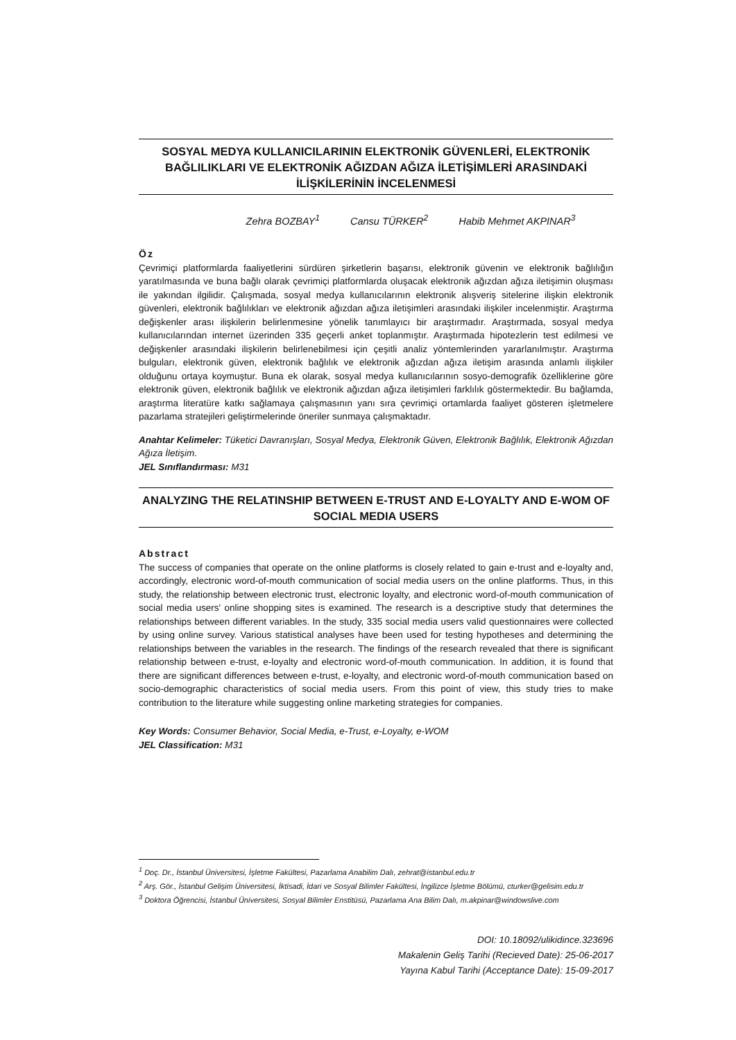SOSYAL MEDYA KULLANICILARININ ELEKTRONİK GÜVENLERİ, ELEKTRONİK BAĞLILIKLARI VE ELEKTRONİK AĞIZDAN AĞIZA İLETİŞİMLERİ ARASINDAKİ İLİŞKİLERİNİN İNCELENMESİ
Zehra BOZBAY<sup>1</sup> Cansu TÜRKER<sup>2</sup> Habib Mehmet AKPINAR<sup>3</sup>
Öz
Çevrimiçi platformlarda faaliyetlerini sürdüren şirketlerin başarısı, elektronik güvenin ve elektronik bağlılığın yaratılmasında ve buna bağlı olarak çevrimiçi platformlarda oluşacak elektronik ağızdan ağıza iletişimin oluşması ile yakından ilgilidir. Çalışmada, sosyal medya kullanıcılarının elektronik alışveriş sitelerine ilişkin elektronik güvenleri, elektronik bağlılıkları ve elektronik ağızdan ağıza iletişimleri arasındaki ilişkiler incelenmiştir. Araştırma değişkenler arası ilişkilerin belirlenmesine yönelik tanımlayıcı bir araştırmadır. Araştırmada, sosyal medya kullanıcılarından internet üzerinden 335 geçerli anket toplanmıştır. Araştırmada hipotezlerin test edilmesi ve değişkenler arasındaki ilişkilerin belirlenebilmesi için çeşitli analiz yöntemlerinden yararlanılmıştır. Araştırma bulguları, elektronik güven, elektronik bağlılık ve elektronik ağızdan ağıza iletişim arasında anlamlı ilişkiler olduğunu ortaya koymuştur. Buna ek olarak, sosyal medya kullanıcılarının sosyo-demografik özelliklerine göre elektronik güven, elektronik bağlılık ve elektronik ağızdan ağıza iletişimleri farklılık göstermektedir. Bu bağlamda, araştırma literatüre katkı sağlamaya çalışmasının yanı sıra çevrimiçi ortamlarda faaliyet gösteren işletmelere pazarlama stratejileri geliştirmelerinde öneriler sunmaya çalışmaktadır.
Anahtar Kelimeler: Tüketici Davranışları, Sosyal Medya, Elektronik Güven, Elektronik Bağlılık, Elektronik Ağızdan Ağıza İletişim.
JEL Sınıflandırması: M31
ANALYZING THE RELATINSHIP BETWEEN E-TRUST AND E-LOYALTY AND E-WOM OF SOCIAL MEDIA USERS
Abstract
The success of companies that operate on the online platforms is closely related to gain e-trust and e-loyalty and, accordingly, electronic word-of-mouth communication of social media users on the online platforms. Thus, in this study, the relationship between electronic trust, electronic loyalty, and electronic word-of-mouth communication of social media users' online shopping sites is examined. The research is a descriptive study that determines the relationships between different variables. In the study, 335 social media users valid questionnaires were collected by using online survey. Various statistical analyses have been used for testing hypotheses and determining the relationships between the variables in the research. The findings of the research revealed that there is significant relationship between e-trust, e-loyalty and electronic word-of-mouth communication. In addition, it is found that there are significant differences between e-trust, e-loyalty, and electronic word-of-mouth communication based on socio-demographic characteristics of social media users. From this point of view, this study tries to make contribution to the literature while suggesting online marketing strategies for companies.
Key Words: Consumer Behavior, Social Media, e-Trust, e-Loyalty, e-WOM
JEL Classification: M31
<sup>1</sup> Doç. Dr., İstanbul Üniversitesi, İşletme Fakültesi, Pazarlama Anabilim Dalı, zehrat@istanbul.edu.tr
<sup>2</sup> Arş. Gör., İstanbul Gelişim Üniversitesi, İktisadi, İdari ve Sosyal Bilimler Fakültesi, İngilizce İşletme Bölümü, cturker@gelisim.edu.tr
<sup>3</sup> Doktora Öğrencisi, İstanbul Üniversitesi, Sosyal Bilimler Enstitüsü, Pazarlama Ana Bilim Dalı, m.akpinar@windowslive.com
DOI: 10.18092/ulikidince.323696
Makalenin Geliş Tarihi (Recieved Date): 25-06-2017
Yayına Kabul Tarihi (Acceptance Date): 15-09-2017